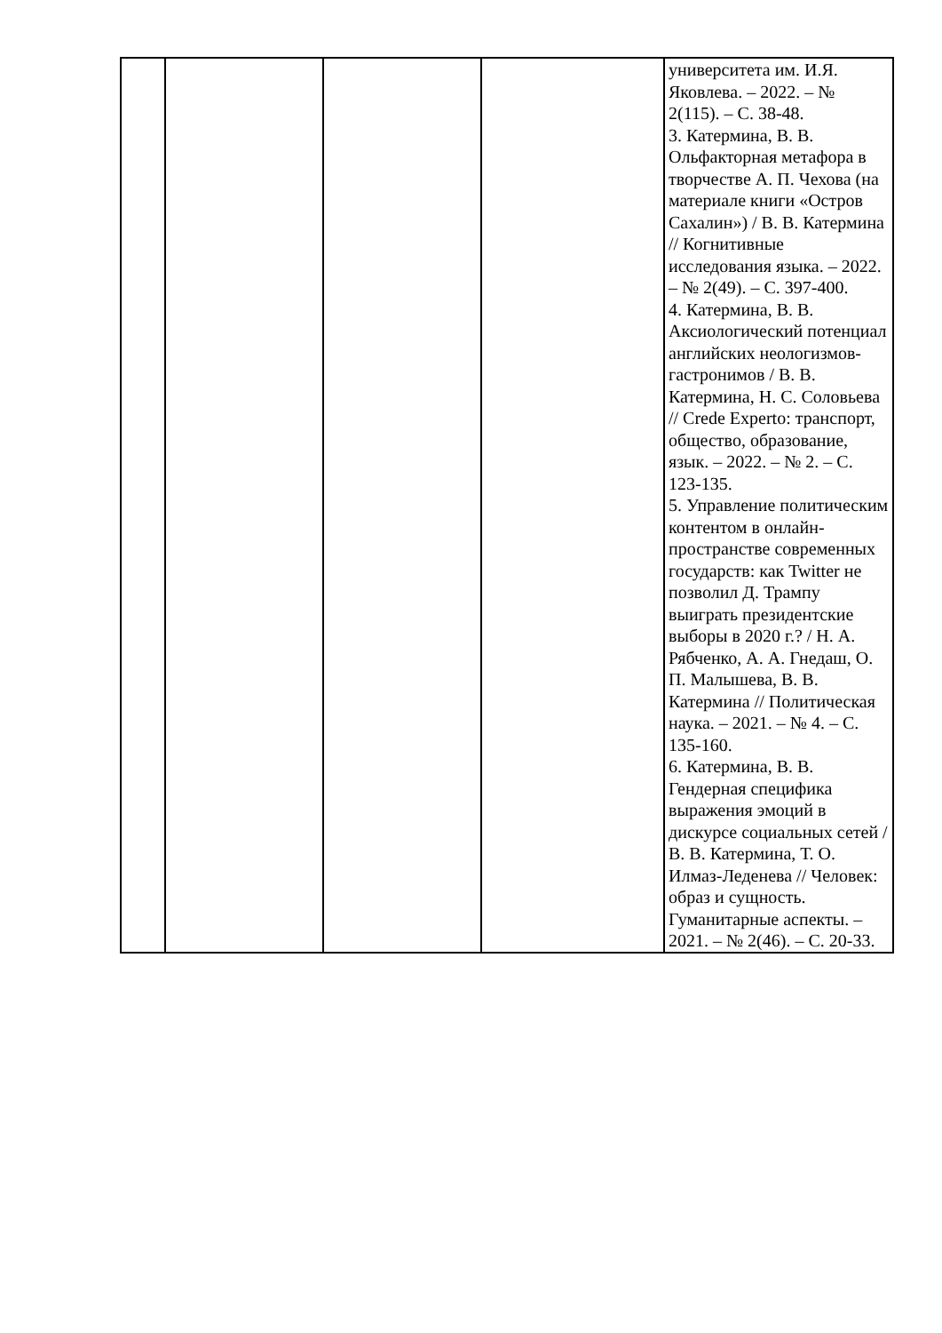| | | | | университета им. И.Я. Яковлева. – 2022. – № 2(115). – С. 38-48. 3. Катермина, В. В. Ольфакторная метафора в творчестве А. П. Чехова (на материале книги «Остров Сахалин») / В. В. Катермина // Когнитивные исследования языка. – 2022. – № 2(49). – С. 397-400. 4. Катермина, В. В. Аксиологический потенциал английских неологизмов-гастронимов / В. В. Катермина, Н. С. Соловьева // Crede Experto: транспорт, общество, образование, язык. – 2022. – № 2. – С. 123-135. 5. Управление политическим контентом в онлайн-пространстве современных государств: как Twitter не позволил Д. Трампу выиграть президентские выборы в 2020 г.? / Н. А. Рябченко, А. А. Гнедаш, О. П. Малышева, В. В. Катермина // Политическая наука. – 2021. – № 4. – С. 135-160. 6. Катермина, В. В. Гендерная специфика выражения эмоций в дискурсе социальных сетей / В. В. Катермина, Т. О. Илмаз-Леденева // Человек: образ и сущность. Гуманитарные аспекты. – 2021. – № 2(46). – С. 20-33. |